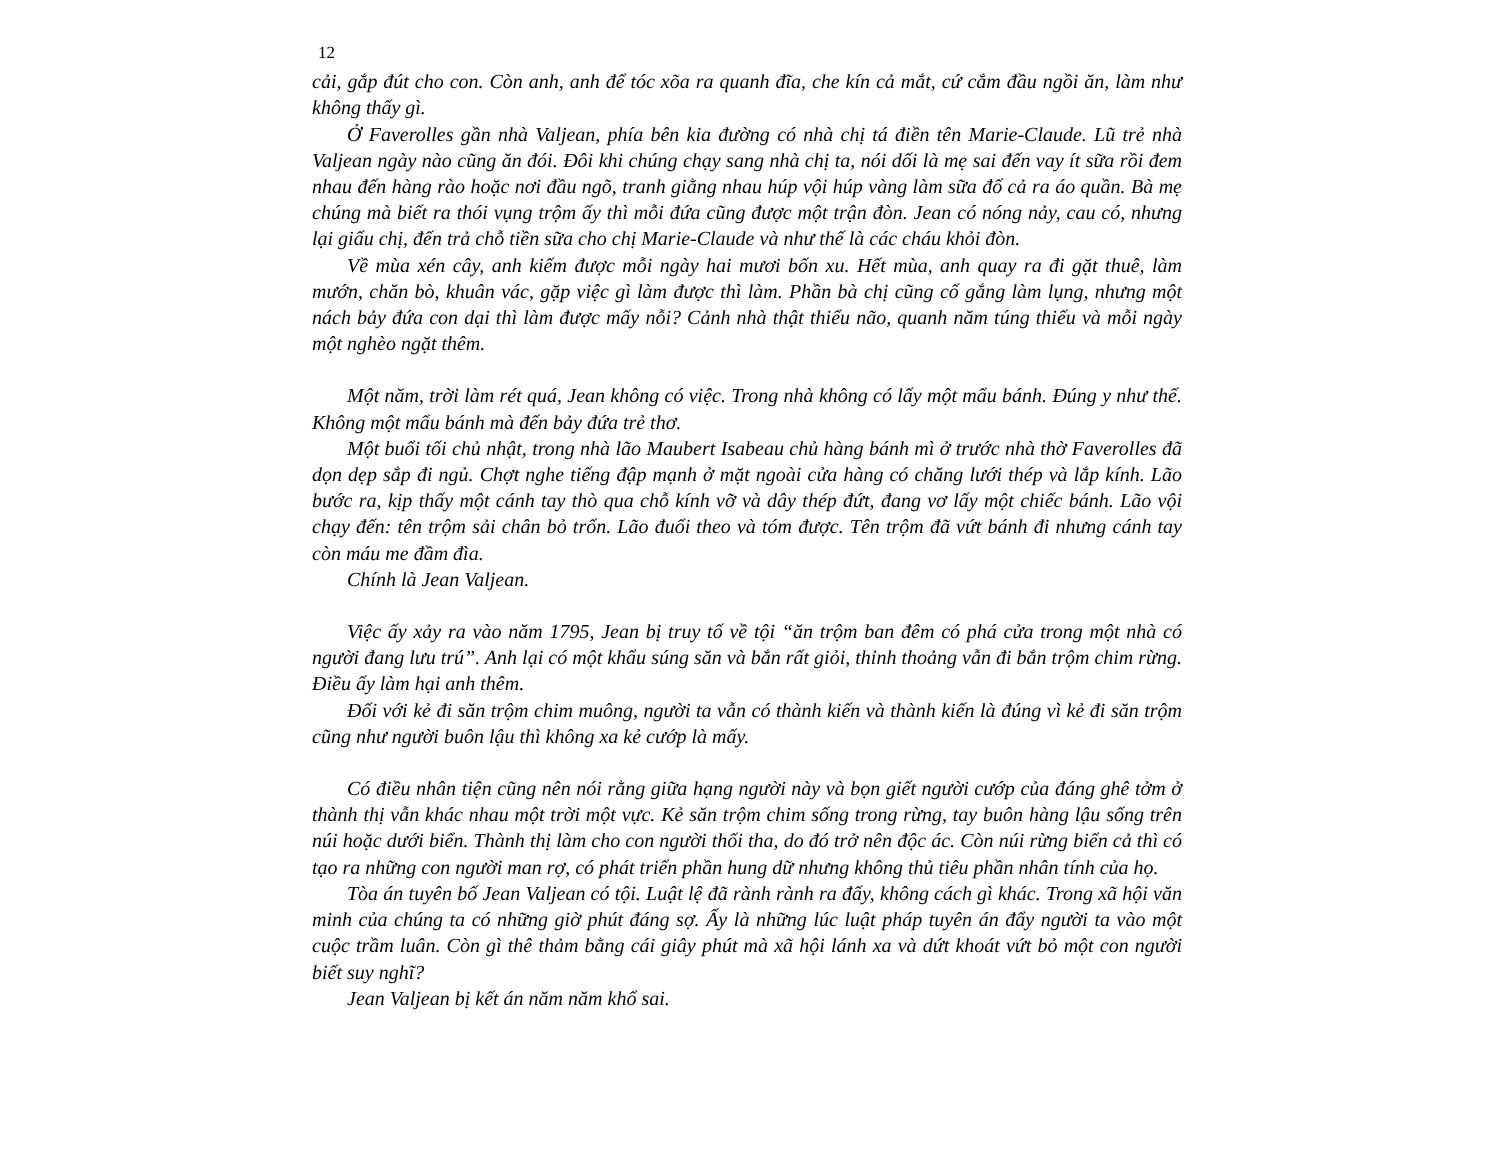12
cải, gắp đút cho con. Còn anh, anh để tóc xõa ra quanh đĩa, che kín cả mắt, cứ cắm đầu ngồi ăn, làm như không thấy gì.
Ở Faverolles gần nhà Valjean, phía bên kia đường có nhà chị tá điền tên Marie-Claude. Lũ trẻ nhà Valjean ngày nào cũng ăn đói. Đôi khi chúng chạy sang nhà chị ta, nói dối là mẹ sai đến vay ít sữa rồi đem nhau đến hàng rào hoặc nơi đầu ngõ, tranh giằng nhau húp vội húp vàng làm sữa đổ cả ra áo quần. Bà mẹ chúng mà biết ra thói vụng trộm ấy thì mỗi đứa cũng được một trận đòn. Jean có nóng nảy, cau có, nhưng lại giấu chị, đến trả chỗ tiền sữa cho chị Marie-Claude và như thế là các cháu khỏi đòn.
Về mùa xén cây, anh kiếm được mỗi ngày hai mươi bốn xu. Hết mùa, anh quay ra đi gặt thuê, làm mướn, chăn bò, khuân vác, gặp việc gì làm được thì làm. Phần bà chị cũng cố gắng làm lụng, nhưng một nách bảy đứa con dại thì làm được mấy nỗi? Cảnh nhà thật thiểu não, quanh năm túng thiếu và mỗi ngày một nghèo ngặt thêm.
Một năm, trời làm rét quá, Jean không có việc. Trong nhà không có lấy một mẩu bánh. Đúng y như thế. Không một mẩu bánh mà đến bảy đứa trẻ thơ.
Một buổi tối chủ nhật, trong nhà lão Maubert Isabeau chủ hàng bánh mì ở trước nhà thờ Faverolles đã dọn dẹp sắp đi ngủ. Chợt nghe tiếng đập mạnh ở mặt ngoài cửa hàng có chăng lưới thép và lắp kính. Lão bước ra, kịp thấy một cánh tay thò qua chỗ kính vỡ và dây thép đứt, đang vơ lấy một chiếc bánh. Lão vội chạy đến: tên trộm sải chân bỏ trốn. Lão đuổi theo và tóm được. Tên trộm đã vứt bánh đi nhưng cánh tay còn máu me đầm đìa.
Chính là Jean Valjean.
Việc ấy xảy ra vào năm 1795, Jean bị truy tố về tội “ăn trộm ban đêm có phá cửa trong một nhà có người đang lưu trú”. Anh lại có một khẩu súng săn và bắn rất giỏi, thỉnh thoảng vẫn đi bắn trộm chim rừng. Điều ấy làm hại anh thêm.
Đối với kẻ đi săn trộm chim muông, người ta vẫn có thành kiến và thành kiến là đúng vì kẻ đi săn trộm cũng như người buôn lậu thì không xa kẻ cướp là mấy.
Có điều nhân tiện cũng nên nói rằng giữa hạng người này và bọn giết người cướp của đáng ghê tởm ở thành thị vẫn khác nhau một trời một vực. Kẻ săn trộm chim sống trong rừng, tay buôn hàng lậu sống trên núi hoặc dưới biển. Thành thị làm cho con người thối tha, do đó trở nên độc ác. Còn núi rừng biển cả thì có tạo ra những con người man rợ, có phát triển phần hung dữ nhưng không thủ tiêu phần nhân tính của họ.
Tòa án tuyên bố Jean Valjean có tội. Luật lệ đã rành rành ra đấy, không cách gì khác. Trong xã hội văn minh của chúng ta có những giờ phút đáng sợ. Ấy là những lúc luật pháp tuyên án đẩy người ta vào một cuộc trầm luân. Còn gì thê thảm bằng cái giây phút mà xã hội lánh xa và dứt khoát vứt bỏ một con người biết suy nghĩ?
Jean Valjean bị kết án năm năm khổ sai.